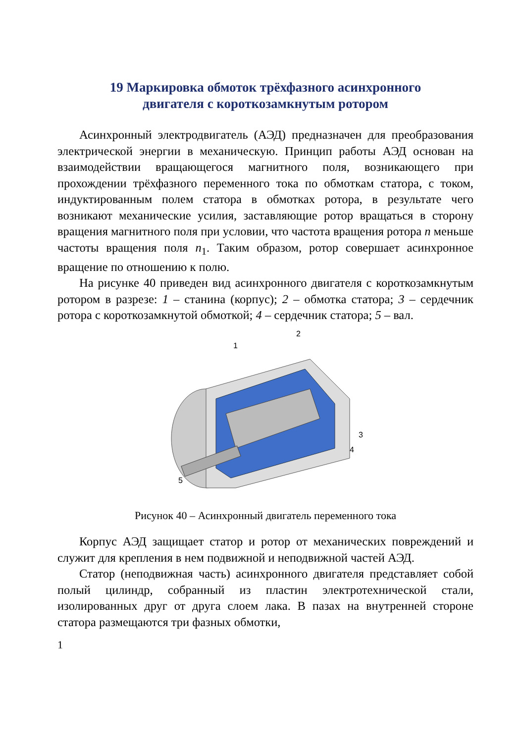19 Маркировка обмоток трёхфазного асинхронного
двигателя с короткозамкнутым ротором
Асинхронный электродвигатель (АЭД) предназначен для преобразования электрической энергии в механическую. Принцип работы АЭД основан на взаимодействии вращающегося магнитного поля, возникающего при прохождении трёхфазного переменного тока по обмоткам статора, с током, индуктированным полем статора в обмотках ротора, в результате чего возникают механические усилия, заставляющие ротор вращаться в сторону вращения магнитного поля при условии, что частота вращения ротора n меньше частоты вращения поля n<sub>1</sub>. Таким образом, ротор совершает асинхронное вращение по отношению к полю.
На рисунке 40 приведен вид асинхронного двигателя с короткозамкнутым ротором в разрезе: 1 – станина (корпус); 2 – обмотка статора; 3 – сердечник ротора с короткозамкнутой обмоткой; 4 – сердечник статора; 5 – вал.
1
2
3
4
5
Рисунок 40 – Асинхронный двигатель переменного тока
Корпус АЭД защищает статор и ротор от механических повреждений и служит для крепления в нем подвижной и неподвижной частей АЭД.
Статор (неподвижная часть) асинхронного двигателя представляет собой полый цилиндр, собранный из пластин электротехнической стали, изолированных друг от друга слоем лака. В пазах на внутренней стороне статора размещаются три фазных обмотки,
1